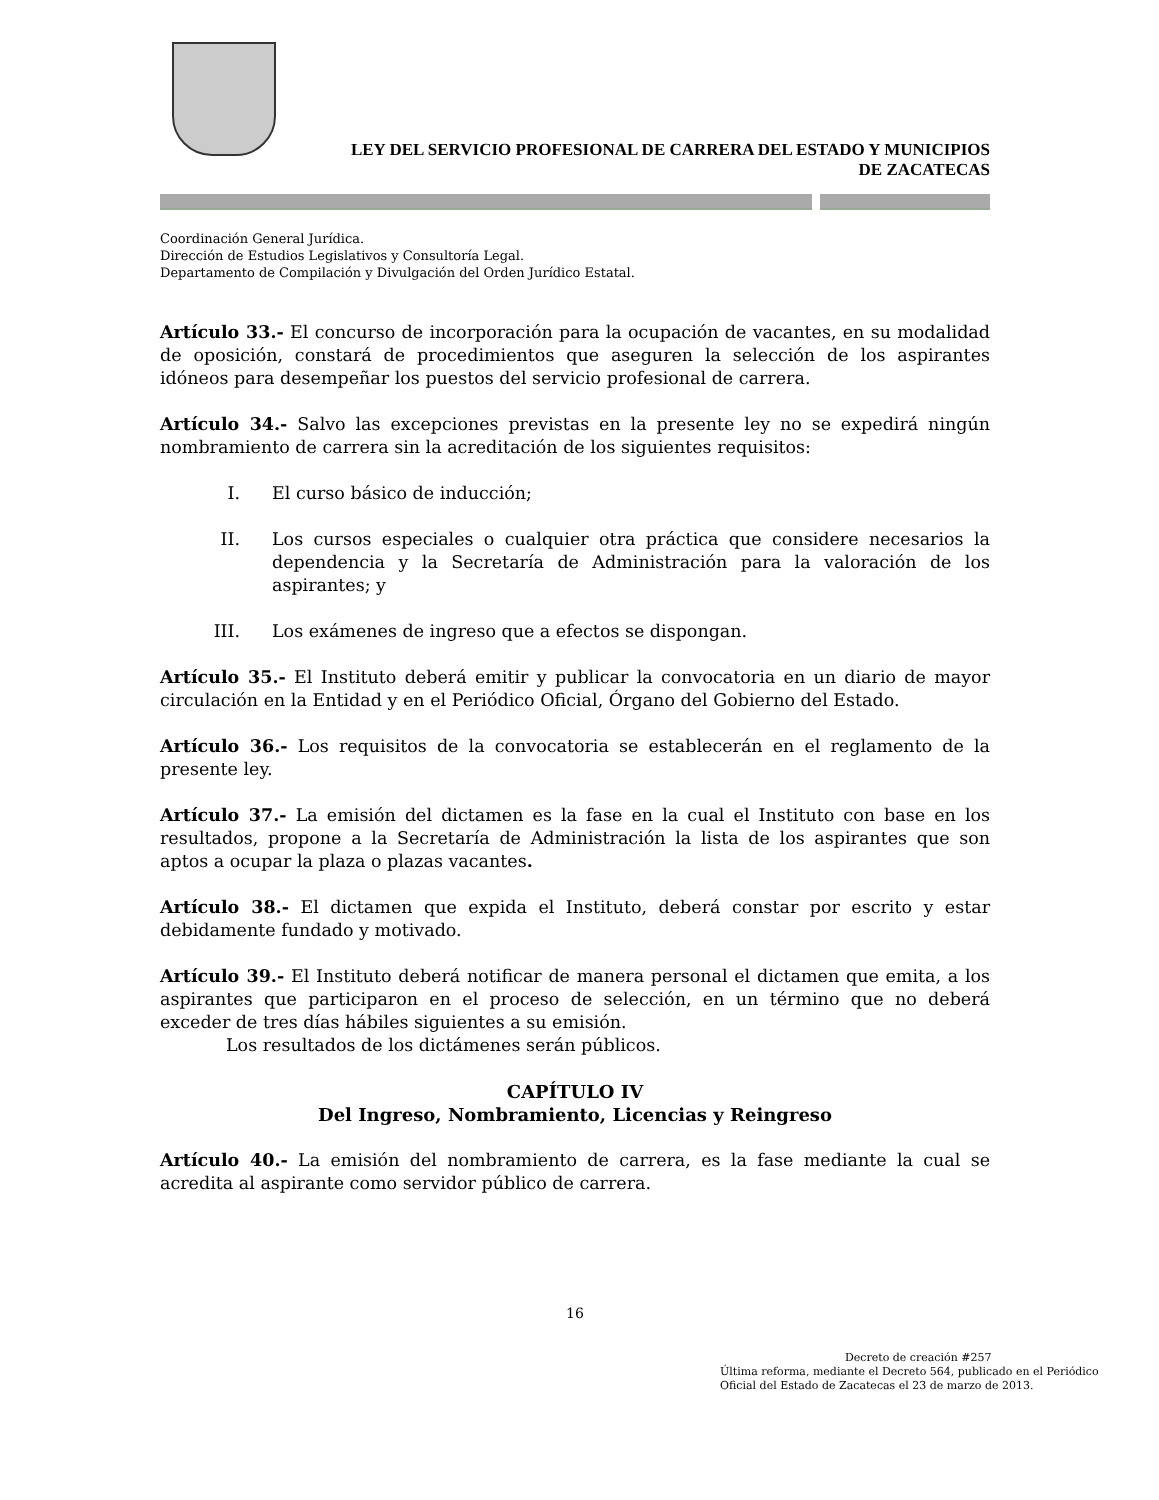LEY DEL SERVICIO PROFESIONAL DE CARRERA DEL ESTADO Y MUNICIPIOS
DE ZACATECAS
Coordinación General Jurídica.
Dirección de Estudios Legislativos y Consultoría Legal.
Departamento de Compilación y Divulgación del Orden Jurídico Estatal.
Artículo 33.- El concurso de incorporación para la ocupación de vacantes, en su modalidad de oposición, constará de procedimientos que aseguren la selección de los aspirantes idóneos para desempeñar los puestos del servicio profesional de carrera.
Artículo 34.- Salvo las excepciones previstas en la presente ley no se expedirá ningún nombramiento de carrera sin la acreditación de los siguientes requisitos:
I. El curso básico de inducción;
II. Los cursos especiales o cualquier otra práctica que considere necesarios la dependencia y la Secretaría de Administración para la valoración de los aspirantes; y
III. Los exámenes de ingreso que a efectos se dispongan.
Artículo 35.- El Instituto deberá emitir y publicar la convocatoria en un diario de mayor circulación en la Entidad y en el Periódico Oficial, Órgano del Gobierno del Estado.
Artículo 36.- Los requisitos de la convocatoria se establecerán en el reglamento de la presente ley.
Artículo 37.- La emisión del dictamen es la fase en la cual el Instituto con base en los resultados, propone a la Secretaría de Administración la lista de los aspirantes que son aptos a ocupar la plaza o plazas vacantes.
Artículo 38.- El dictamen que expida el Instituto, deberá constar por escrito y estar debidamente fundado y motivado.
Artículo 39.- El Instituto deberá notificar de manera personal el dictamen que emita, a los aspirantes que participaron en el proceso de selección, en un término que no deberá exceder de tres días hábiles siguientes a su emisión.
Los resultados de los dictámenes serán públicos.
CAPÍTULO IV
Del Ingreso, Nombramiento, Licencias y Reingreso
Artículo 40.- La emisión del nombramiento de carrera, es la fase mediante la cual se acredita al aspirante como servidor público de carrera.
16
Decreto de creación #257
Última reforma, mediante el Decreto 564, publicado en el Periódico Oficial del Estado de Zacatecas el 23 de marzo de 2013.